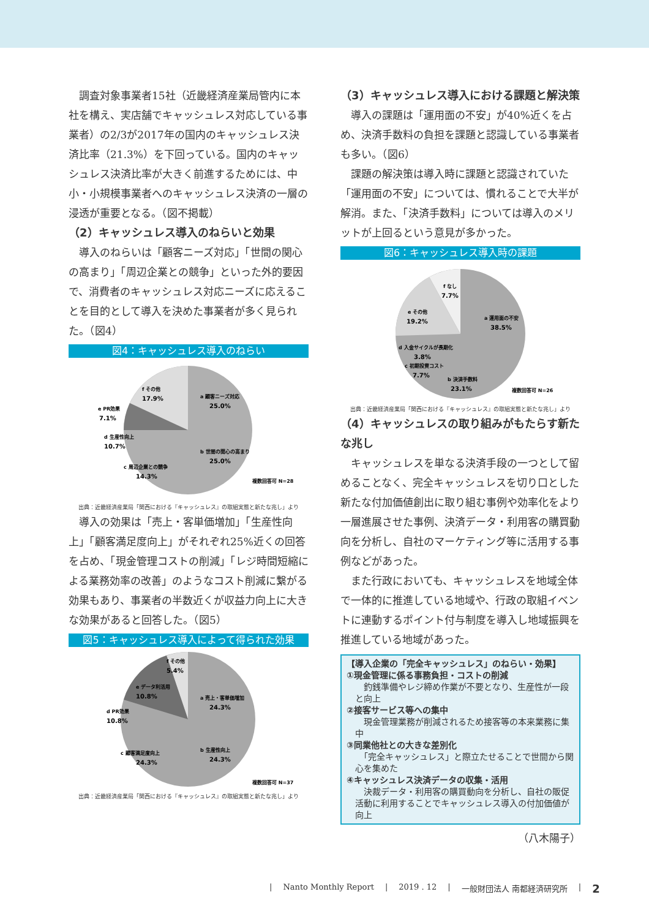調査対象事業者15社（近畿経済産業局管内に本社を構え、実店舗でキャッシュレス対応している事業者）の2/3が2017年の国内のキャッシュレス決済比率（21.3%）を下回っている。国内のキャッシュレス決済比率が大きく前進するためには、中小・小規模事業者へのキャッシュレス決済の一層の浸透が重要となる。（図不掲載）
（2）キャッシュレス導入のねらいと効果
導入のねらいは「顧客ニーズ対応」「世間の関心の高まり」「周辺企業との競争」といった外的要因で、消費者のキャッシュレス対応ニーズに応えることを目的として導入を決めた事業者が多く見られた。（図4）
図4：キャッシュレス導入のねらい
f その他
17.9%
e PR効果
7.1%
a 顧客ニーズ対応
25.0%
b 世間の関心の高まり
25.0%
d 生産性向上
10.7%
c 周辺企業との競争
14.3%
複数回答可 N=28
出典：近畿経済産業局「関西における『キャッシュレス』の取組実態と新たな兆し」より
導入の効果は「売上・客単価増加」「生産性向上」「顧客満足度向上」がそれぞれ25%近くの回答を占め、「現金管理コストの削減」「レジ時間短縮による業務効率の改善」のようなコスト削減に繋がる効果もあり、事業者の半数近くが収益力向上に大きな効果があると回答した。（図5）
図5：キャッシュレス導入によって得られた効果
f その他
5.4%
e データ利活用
10.8%
a 売上・客単価増加
24.3%
d PR効果
10.8%
b 生産性向上
24.3%
c 顧客満足度向上
24.3%
複数回答可 N=37
出典：近畿経済産業局「関西における『キャッシュレス』の取組実態と新たな兆し」より
（3）キャッシュレス導入における課題と解決策
導入の課題は「運用面の不安」が40%近くを占め、決済手数料の負担を課題と認識している事業者も多い。（図6）
課題の解決策は導入時に課題と認識されていた「運用面の不安」については、慣れることで大半が解消。また、「決済手数料」については導入のメリットが上回るという意見が多かった。
図6：キャッシュレス導入時の課題
f なし
7.7%
e その他
19.2%
a 運用面の不安
38.5%
d 入金サイクルが長期化
3.8%
c 初期投資コスト
7.7%
b 決済手数料
23.1%
複数回答可 N=26
出典：近畿経済産業局「関西における『キャッシュレス』の取組実態と新たな兆し」より
（4）キャッシュレスの取り組みがもたらす新たな兆し
キャッシュレスを単なる決済手段の一つとして留めることなく、完全キャッシュレスを切り口とした新たな付加価値創出に取り組む事例や効率化をより一層進展させた事例、決済データ・利用客の購買動向を分析し、自社のマーケティング等に活用する事例などがあった。
また行政においても、キャッシュレスを地域全体で一体的に推進している地域や、行政の取組イベントに連動するポイント付与制度を導入し地域振興を推進している地域があった。
【導入企業の「完全キャッシュレス」のねらい・効果】
①現金管理に係る事務負担・コストの削減
　釣銭準備やレジ締め作業が不要となり、生産性が一段と向上
②接客サービス等への集中
　現金管理業務が削減されるため接客等の本来業務に集中
③同業他社との大きな差別化
　「完全キャッシュレス」と際立たせることで世間から関心を集めた
④キャッシュレス決済データの収集・活用
　決裁データ・利用客の購買動向を分析し、自社の販促活動に利用することでキャッシュレス導入の付加価値が向上
（八木陽子）
| Nanto Monthly Report | 2019 . 12 | 一般財団法人 南都経済研究所 | 2